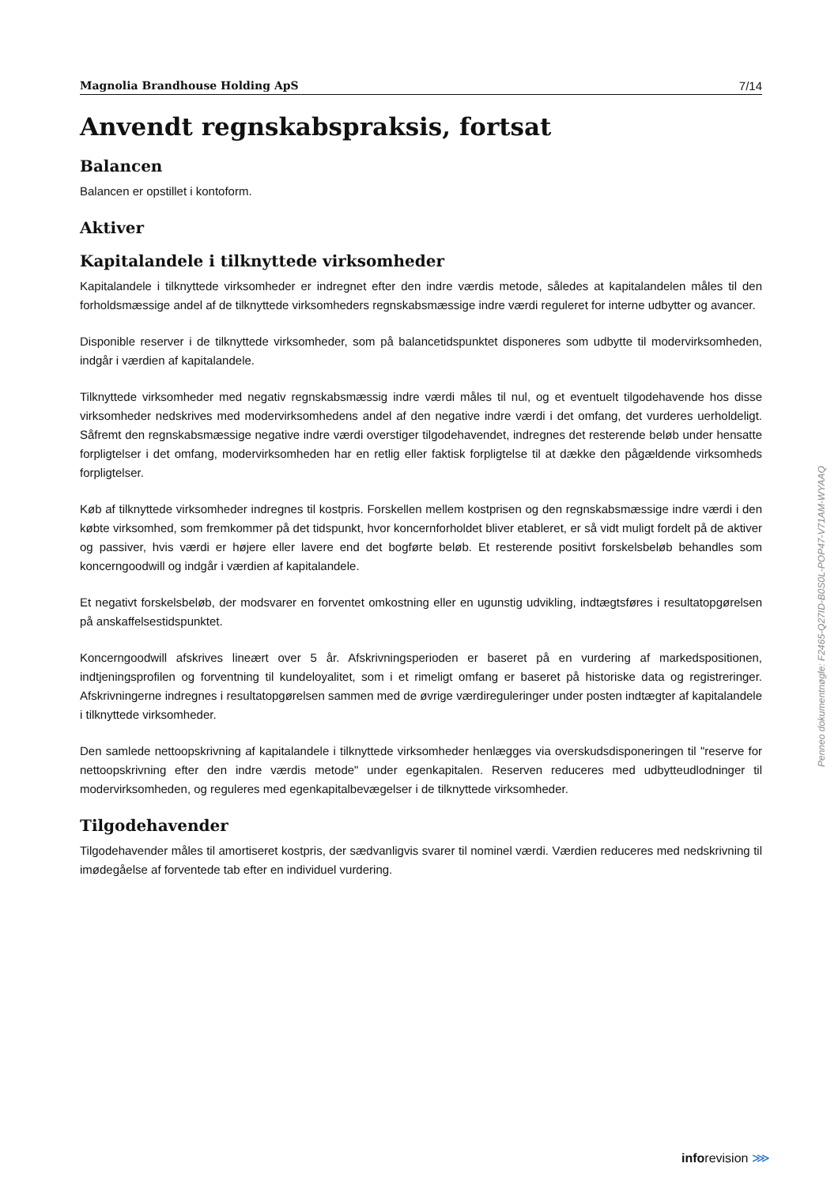Magnolia Brandhouse Holding ApS 7/14
Anvendt regnskabspraksis, fortsat
Balancen
Balancen er opstillet i kontoform.
Aktiver
Kapitalandele i tilknyttede virksomheder
Kapitalandele i tilknyttede virksomheder er indregnet efter den indre værdis metode, således at kapitalandelen måles til den forholdsmæssige andel af de tilknyttede virksomheders regnskabsmæssige indre værdi reguleret for interne udbytter og avancer.
Disponible reserver i de tilknyttede virksomheder, som på balancetidspunktet disponeres som udbytte til modervirksomheden, indgår i værdien af kapitalandele.
Tilknyttede virksomheder med negativ regnskabsmæssig indre værdi måles til nul, og et eventuelt tilgodehavende hos disse virksomheder nedskrives med modervirksomhedens andel af den negative indre værdi i det omfang, det vurderes uerholdeligt. Såfremt den regnskabsmæssige negative indre værdi overstiger tilgodehavendet, indregnes det resterende beløb under hensatte forpligtelser i det omfang, modervirksomheden har en retlig eller faktisk forpligtelse til at dække den pågældende virksomheds forpligtelser.
Køb af tilknyttede virksomheder indregnes til kostpris. Forskellen mellem kostprisen og den regnskabsmæssige indre værdi i den købte virksomhed, som fremkommer på det tidspunkt, hvor koncernforholdet bliver etableret, er så vidt muligt fordelt på de aktiver og passiver, hvis værdi er højere eller lavere end det bogførte beløb. Et resterende positivt forskelsbeløb behandles som koncerngoodwill og indgår i værdien af kapitalandele.
Et negativt forskelsbeløb, der modsvarer en forventet omkostning eller en ugunstig udvikling, indtægtsføres i resultatopgørelsen på anskaffelsestidspunktet.
Koncerngoodwill afskrives lineært over 5 år. Afskrivningsperioden er baseret på en vurdering af markedspositionen, indtjeningsprofilen og forventning til kundeloyalitet, som i et rimeligt omfang er baseret på historiske data og registreringer. Afskrivningerne indregnes i resultatopgørelsen sammen med de øvrige værdireguleringer under posten indtægter af kapitalandele i tilknyttede virksomheder.
Den samlede nettoopskrivning af kapitalandele i tilknyttede virksomheder henlægges via overskudsdisponeringen til "reserve for nettoopskrivning efter den indre værdis metode" under egenkapitalen. Reserven reduceres med udbytteudlodninger til modervirksomheden, og reguleres med egenkapitalbevægelser i de tilknyttede virksomheder.
Tilgodehavender
Tilgodehavender måles til amortiseret kostpris, der sædvanligvis svarer til nominel værdi. Værdien reduceres med nedskrivning til imødegåelse af forventede tab efter en individuel vurdering.
Penneo dokumentnøgle: F2465-Q27ID-B0S0L-POP47-V71AM-WYAAQ
inforevision ⋙